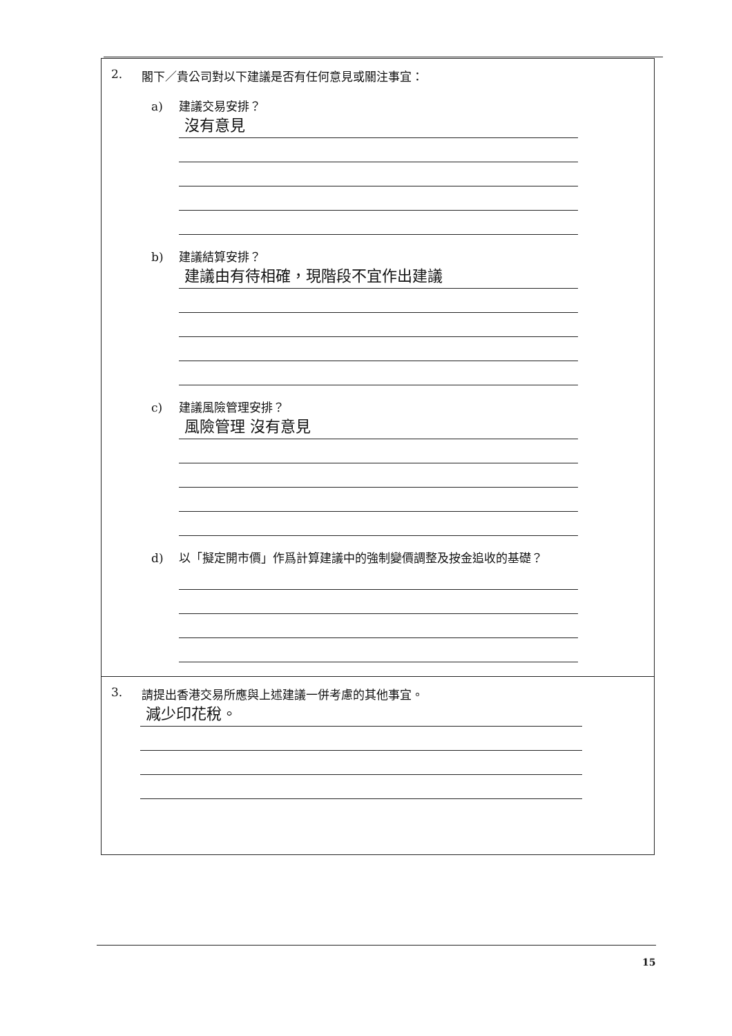2. 閣下／貴公司對以下建議是否有任何意見或關注事宜：
a) 建議交易安排？
沒有意見
b) 建議結算安排？
建議由有待相確，現階段不宜作出建議
c) 建議風險管理安排？
風險管理 沒有意見
d) 以「擬定開市價」作爲計算建議中的強制變價調整及按金追收的基礎？
3. 請提出香港交易所應與上述建議一併考慮的其他事宜。
減少印花稅。
15